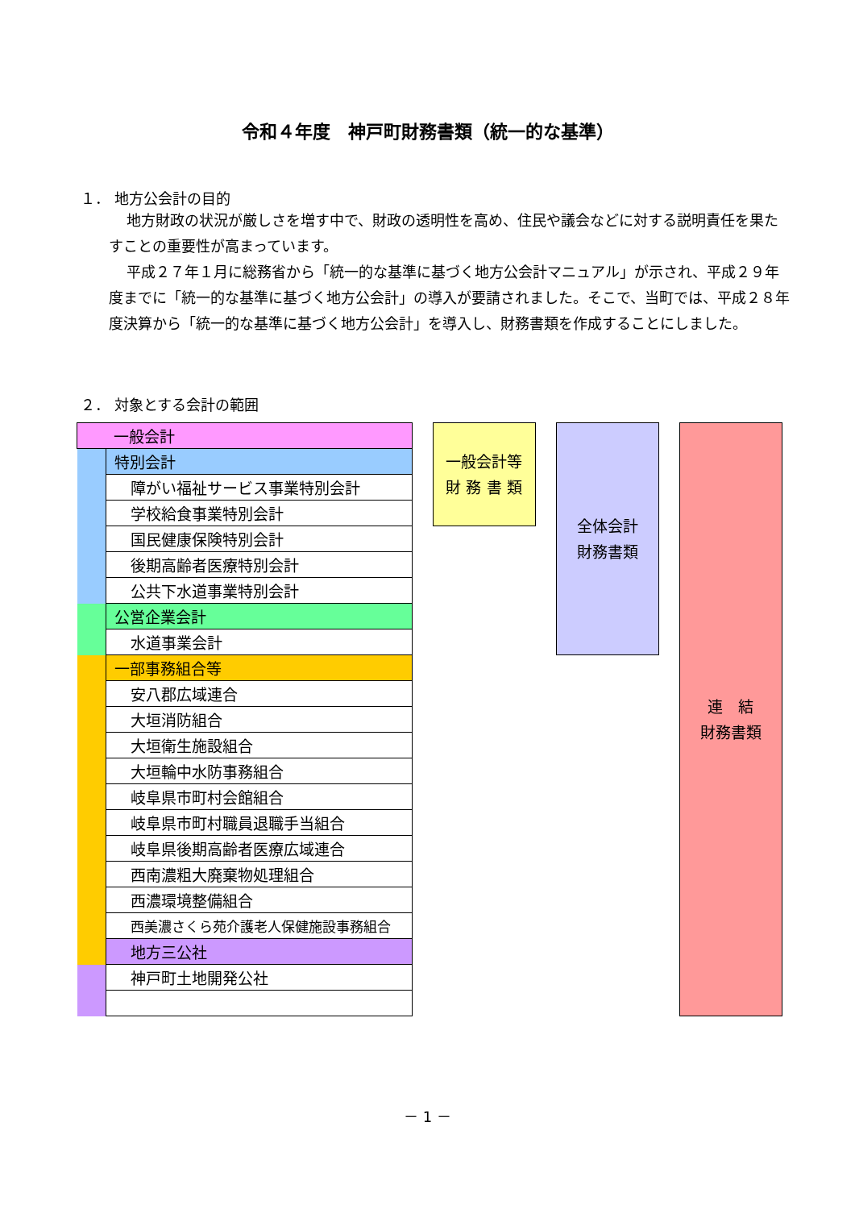令和４年度　神戸町財務書類（統一的な基準）
１． 地方公会計の目的
地方財政の状況が厳しさを増す中で、財政の透明性を高め、住民や議会などに対する説明責任を果たすことの重要性が高まっています。
平成２７年１月に総務省から「統一的な基準に基づく地方公会計マニュアル」が示され、平成２９年度までに「統一的な基準に基づく地方公会計」の導入が要請されました。そこで、当町では、平成２８年度決算から「統一的な基準に基づく地方公会計」を導入し、財務書類を作成することにしました。
２． 対象とする会計の範囲
| 一般会計 | | | 一般会計等 財 務 書 類 | | 全体会計 財務書類 | | 連 結 財務書類 |
| | 特別会計 | | | | | | |
| | 障がい福祉サービス事業特別会計 | | | | | | |
| | 学校給食事業特別会計 | | | | | | |
| | 国民健康保険特別会計 | | | | | | |
| | 後期高齢者医療特別会計 | | | | | | |
| | 公共下水道事業特別会計 | | | | | | |
| | 公営企業会計 | | | | | | |
| | 水道事業会計 | | | | | | |
| | 一部事務組合等 | | | | | | |
| | 安八郡広域連合 | | | | | | |
| | 大垣消防組合 | | | | | | |
| | 大垣衛生施設組合 | | | | | | |
| | 大垣輪中水防事務組合 | | | | | | |
| | 岐阜県市町村会館組合 | | | | | | |
| | 岐阜県市町村職員退職手当組合 | | | | | | |
| | 岐阜県後期高齢者医療広域連合 | | | | | | |
| | 西南濃粗大廃棄物処理組合 | | | | | | |
| | 西濃環境整備組合 | | | | | | |
| | 西美濃さくら苑介護老人保健施設事務組合 | | | | | | |
| | 地方三公社 | | | | | | |
| | 神戸町土地開発公社 | | | | | | |
－ 1 －